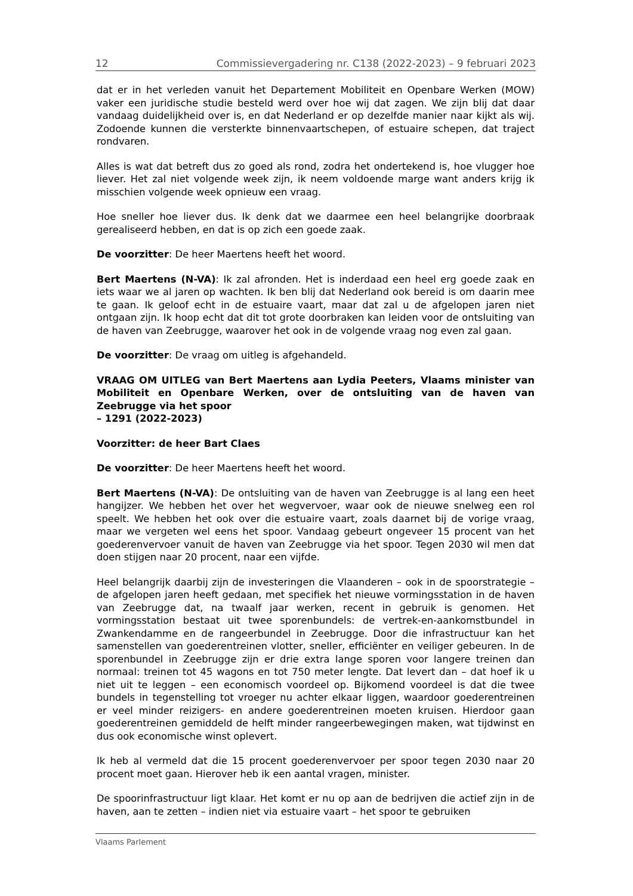12 Commissievergadering nr. C138 (2022-2023) – 9 februari 2023
dat er in het verleden vanuit het Departement Mobiliteit en Openbare Werken (MOW) vaker een juridische studie besteld werd over hoe wij dat zagen. We zijn blij dat daar vandaag duidelijkheid over is, en dat Nederland er op dezelfde manier naar kijkt als wij. Zodoende kunnen die versterkte binnenvaartschepen, of estuaire schepen, dat traject rondvaren.
Alles is wat dat betreft dus zo goed als rond, zodra het ondertekend is, hoe vlugger hoe liever. Het zal niet volgende week zijn, ik neem voldoende marge want anders krijg ik misschien volgende week opnieuw een vraag.
Hoe sneller hoe liever dus. Ik denk dat we daarmee een heel belangrijke doorbraak gerealiseerd hebben, en dat is op zich een goede zaak.
De voorzitter: De heer Maertens heeft het woord.
Bert Maertens (N-VA): Ik zal afronden. Het is inderdaad een heel erg goede zaak en iets waar we al jaren op wachten. Ik ben blij dat Nederland ook bereid is om daarin mee te gaan. Ik geloof echt in de estuaire vaart, maar dat zal u de afgelopen jaren niet ontgaan zijn. Ik hoop echt dat dit tot grote doorbraken kan leiden voor de ontsluiting van de haven van Zeebrugge, waarover het ook in de volgende vraag nog even zal gaan.
De voorzitter: De vraag om uitleg is afgehandeld.
VRAAG OM UITLEG van Bert Maertens aan Lydia Peeters, Vlaams minister van Mobiliteit en Openbare Werken, over de ontsluiting van de haven van Zeebrugge via het spoor
– 1291 (2022-2023)
Voorzitter: de heer Bart Claes
De voorzitter: De heer Maertens heeft het woord.
Bert Maertens (N-VA): De ontsluiting van de haven van Zeebrugge is al lang een heet hangijzer. We hebben het over het wegvervoer, waar ook de nieuwe snelweg een rol speelt. We hebben het ook over die estuaire vaart, zoals daarnet bij de vorige vraag, maar we vergeten wel eens het spoor. Vandaag gebeurt ongeveer 15 procent van het goederenvervoer vanuit de haven van Zeebrugge via het spoor. Tegen 2030 wil men dat doen stijgen naar 20 procent, naar een vijfde.
Heel belangrijk daarbij zijn de investeringen die Vlaanderen – ook in de spoorstrategie – de afgelopen jaren heeft gedaan, met specifiek het nieuwe vormingsstation in de haven van Zeebrugge dat, na twaalf jaar werken, recent in gebruik is genomen. Het vormingsstation bestaat uit twee sporenbundels: de vertrek-en-aankomstbundel in Zwankendamme en de rangeerbundel in Zeebrugge. Door die infrastructuur kan het samenstellen van goederentreinen vlotter, sneller, efficiënter en veiliger gebeuren. In de sporenbundel in Zeebrugge zijn er drie extra lange sporen voor langere treinen dan normaal: treinen tot 45 wagons en tot 750 meter lengte. Dat levert dan – dat hoef ik u niet uit te leggen – een economisch voordeel op. Bijkomend voordeel is dat die twee bundels in tegenstelling tot vroeger nu achter elkaar liggen, waardoor goederentreinen er veel minder reizigers- en andere goederentreinen moeten kruisen. Hierdoor gaan goederentreinen gemiddeld de helft minder rangeerbewegingen maken, wat tijdwinst en dus ook economische winst oplevert.
Ik heb al vermeld dat die 15 procent goederenvervoer per spoor tegen 2030 naar 20 procent moet gaan. Hierover heb ik een aantal vragen, minister.
De spoorinfrastructuur ligt klaar. Het komt er nu op aan de bedrijven die actief zijn in de haven, aan te zetten – indien niet via estuaire vaart – het spoor te gebruiken
Vlaams Parlement